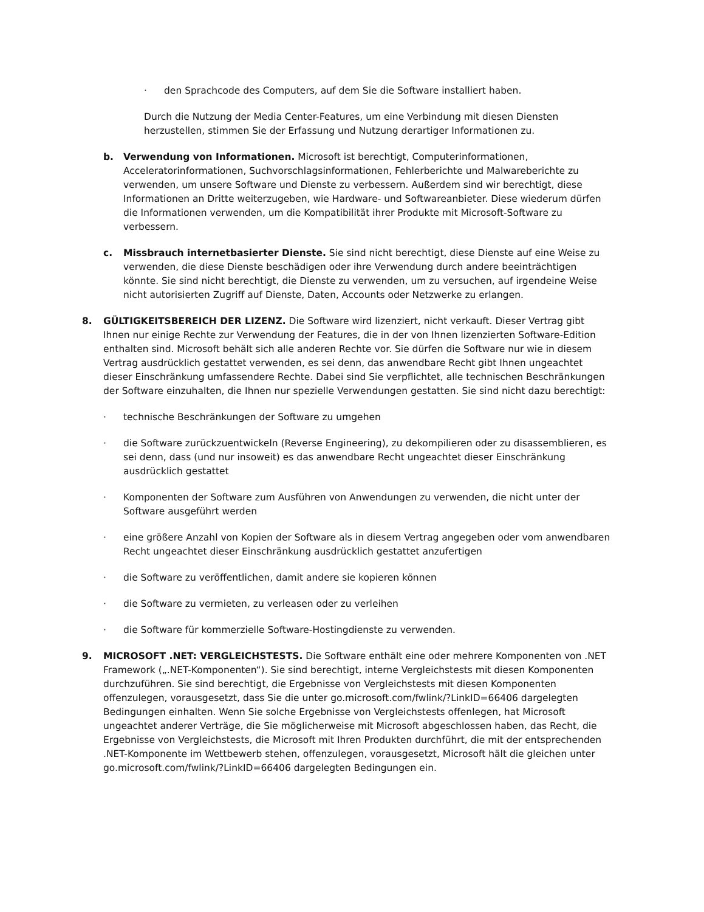· den Sprachcode des Computers, auf dem Sie die Software installiert haben.
Durch die Nutzung der Media Center-Features, um eine Verbindung mit diesen Diensten herzustellen, stimmen Sie der Erfassung und Nutzung derartiger Informationen zu.
b. Verwendung von Informationen. Microsoft ist berechtigt, Computerinformationen, Acceleratorinformationen, Suchvorschlagsinformationen, Fehlerberichte und Malwareberichte zu verwenden, um unsere Software und Dienste zu verbessern. Außerdem sind wir berechtigt, diese Informationen an Dritte weiterzugeben, wie Hardware- und Softwareanbieter. Diese wiederum dürfen die Informationen verwenden, um die Kompatibilität ihrer Produkte mit Microsoft-Software zu verbessern.
c. Missbrauch internetbasierter Dienste. Sie sind nicht berechtigt, diese Dienste auf eine Weise zu verwenden, die diese Dienste beschädigen oder ihre Verwendung durch andere beeinträchtigen könnte. Sie sind nicht berechtigt, die Dienste zu verwenden, um zu versuchen, auf irgendeine Weise nicht autorisierten Zugriff auf Dienste, Daten, Accounts oder Netzwerke zu erlangen.
8. GÜLTIGKEITSBEREICH DER LIZENZ. Die Software wird lizenziert, nicht verkauft. Dieser Vertrag gibt Ihnen nur einige Rechte zur Verwendung der Features, die in der von Ihnen lizenzierten Software-Edition enthalten sind. Microsoft behält sich alle anderen Rechte vor. Sie dürfen die Software nur wie in diesem Vertrag ausdrücklich gestattet verwenden, es sei denn, das anwendbare Recht gibt Ihnen ungeachtet dieser Einschränkung umfassendere Rechte. Dabei sind Sie verpflichtet, alle technischen Beschränkungen der Software einzuhalten, die Ihnen nur spezielle Verwendungen gestatten. Sie sind nicht dazu berechtigt:
· technische Beschränkungen der Software zu umgehen
· die Software zurückzuentwickeln (Reverse Engineering), zu dekompilieren oder zu disassemblieren, es sei denn, dass (und nur insoweit) es das anwendbare Recht ungeachtet dieser Einschränkung ausdrücklich gestattet
· Komponenten der Software zum Ausführen von Anwendungen zu verwenden, die nicht unter der Software ausgeführt werden
· eine größere Anzahl von Kopien der Software als in diesem Vertrag angegeben oder vom anwendbaren Recht ungeachtet dieser Einschränkung ausdrücklich gestattet anzufertigen
· die Software zu veröffentlichen, damit andere sie kopieren können
· die Software zu vermieten, zu verleasen oder zu verleihen
· die Software für kommerzielle Software-Hostingdienste zu verwenden.
9. MICROSOFT .NET: VERGLEICHSTESTS. Die Software enthält eine oder mehrere Komponenten von .NET Framework („.NET-Komponenten“). Sie sind berechtigt, interne Vergleichstests mit diesen Komponenten durchzuführen. Sie sind berechtigt, die Ergebnisse von Vergleichstests mit diesen Komponenten offenzulegen, vorausgesetzt, dass Sie die unter go.microsoft.com/fwlink/?LinkID=66406 dargelegten Bedingungen einhalten. Wenn Sie solche Ergebnisse von Vergleichstests offenlegen, hat Microsoft ungeachtet anderer Verträge, die Sie möglicherweise mit Microsoft abgeschlossen haben, das Recht, die Ergebnisse von Vergleichstests, die Microsoft mit Ihren Produkten durchführt, die mit der entsprechenden .NET-Komponente im Wettbewerb stehen, offenzulegen, vorausgesetzt, Microsoft hält die gleichen unter go.microsoft.com/fwlink/?LinkID=66406 dargelegten Bedingungen ein.